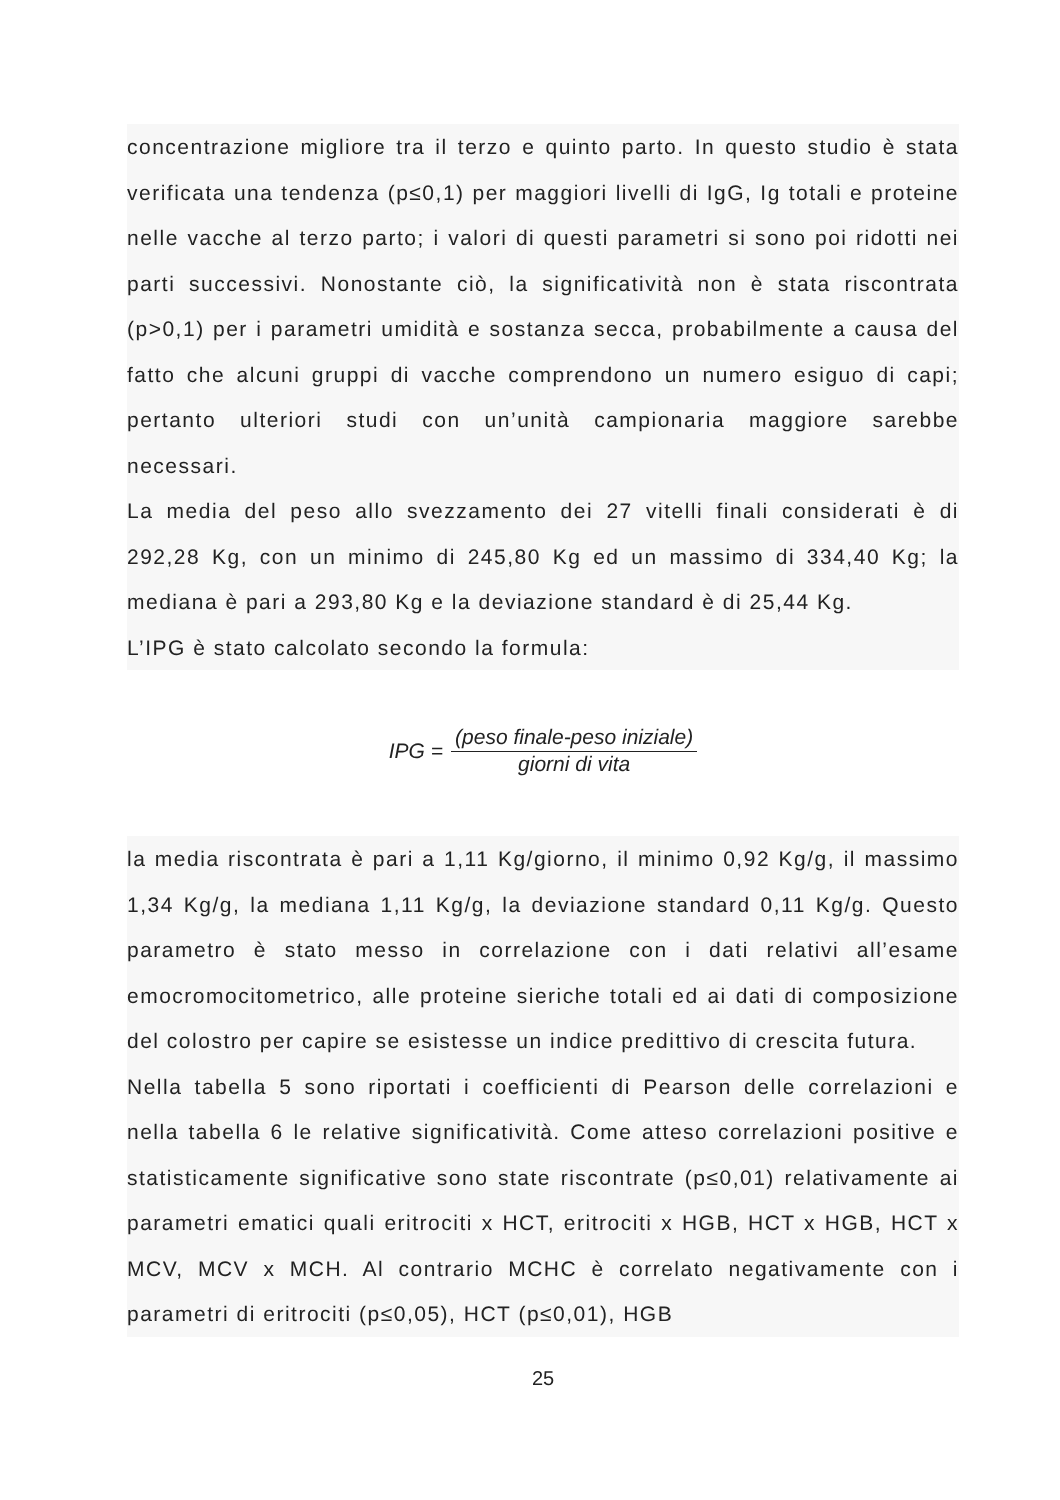concentrazione migliore tra il terzo e quinto parto. In questo studio è stata verificata una tendenza (p≤0,1) per maggiori livelli di IgG, Ig totali e proteine nelle vacche al terzo parto; i valori di questi parametri si sono poi ridotti nei parti successivi. Nonostante ciò, la significatività non è stata riscontrata (p>0,1) per i parametri umidità e sostanza secca, probabilmente a causa del fatto che alcuni gruppi di vacche comprendono un numero esiguo di capi; pertanto ulteriori studi con un’unità campionaria maggiore sarebbe necessari.
La media del peso allo svezzamento dei 27 vitelli finali considerati è di 292,28 Kg, con un minimo di 245,80 Kg ed un massimo di 334,40 Kg; la mediana è pari a 293,80 Kg e la deviazione standard è di 25,44 Kg.
L’IPG è stato calcolato secondo la formula:
IPG = (peso finale-peso iniziale) giorni di vita
la media riscontrata è pari a 1,11 Kg/giorno, il minimo 0,92 Kg/g, il massimo 1,34 Kg/g, la mediana 1,11 Kg/g, la deviazione standard 0,11 Kg/g. Questo parametro è stato messo in correlazione con i dati relativi all’esame emocromocitometrico, alle proteine sieriche totali ed ai dati di composizione del colostro per capire se esistesse un indice predittivo di crescita futura.
Nella tabella 5 sono riportati i coefficienti di Pearson delle correlazioni e nella tabella 6 le relative significatività. Come atteso correlazioni positive e statisticamente significative sono state riscontrate (p≤0,01) relativamente ai parametri ematici quali eritrociti x HCT, eritrociti x HGB, HCT x HGB, HCT x MCV, MCV x MCH. Al contrario MCHC è correlato negativamente con i parametri di eritrociti (p≤0,05), HCT (p≤0,01), HGB
25